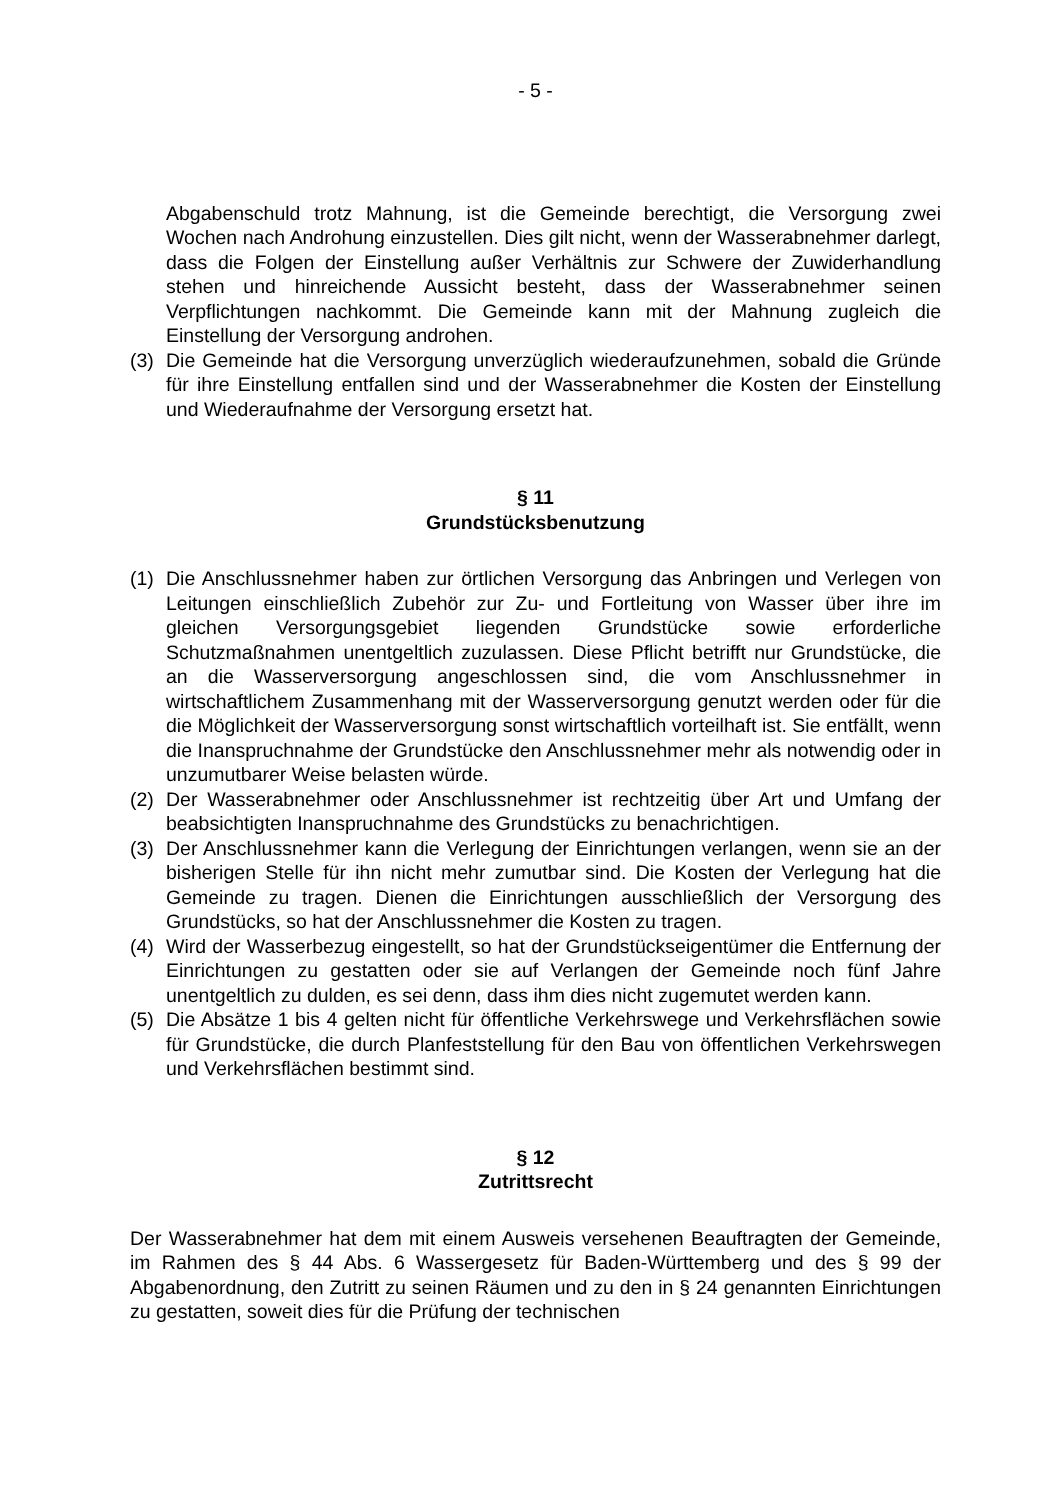- 5 -
Abgabenschuld trotz Mahnung, ist die Gemeinde berechtigt, die Versorgung zwei Wochen nach Androhung einzustellen. Dies gilt nicht, wenn der Wasserabnehmer darlegt, dass die Folgen der Einstellung außer Verhältnis zur Schwere der Zuwiderhandlung stehen und hinreichende Aussicht besteht, dass der Wasserabnehmer seinen Verpflichtungen nachkommt. Die Gemeinde kann mit der Mahnung zugleich die Einstellung der Versorgung androhen.
(3) Die Gemeinde hat die Versorgung unverzüglich wiederaufzunehmen, sobald die Gründe für ihre Einstellung entfallen sind und der Wasserabnehmer die Kosten der Einstellung und Wiederaufnahme der Versorgung ersetzt hat.
§ 11
Grundstücksbenutzung
(1) Die Anschlussnehmer haben zur örtlichen Versorgung das Anbringen und Verlegen von Leitungen einschließlich Zubehör zur Zu- und Fortleitung von Wasser über ihre im gleichen Versorgungsgebiet liegenden Grundstücke sowie erforderliche Schutzmaßnahmen unentgeltlich zuzulassen. Diese Pflicht betrifft nur Grundstücke, die an die Wasserversorgung angeschlossen sind, die vom Anschlussnehmer in wirtschaftlichem Zusammenhang mit der Wasserversorgung genutzt werden oder für die die Möglichkeit der Wasserversorgung sonst wirtschaftlich vorteilhaft ist. Sie entfällt, wenn die Inanspruchnahme der Grundstücke den Anschlussnehmer mehr als notwendig oder in unzumutbarer Weise belasten würde.
(2) Der Wasserabnehmer oder Anschlussnehmer ist rechtzeitig über Art und Umfang der beabsichtigten Inanspruchnahme des Grundstücks zu benachrichtigen.
(3) Der Anschlussnehmer kann die Verlegung der Einrichtungen verlangen, wenn sie an der bisherigen Stelle für ihn nicht mehr zumutbar sind. Die Kosten der Verlegung hat die Gemeinde zu tragen. Dienen die Einrichtungen ausschließlich der Versorgung des Grundstücks, so hat der Anschlussnehmer die Kosten zu tragen.
(4) Wird der Wasserbezug eingestellt, so hat der Grundstückseigentümer die Entfernung der Einrichtungen zu gestatten oder sie auf Verlangen der Gemeinde noch fünf Jahre unentgeltlich zu dulden, es sei denn, dass ihm dies nicht zugemutet werden kann.
(5) Die Absätze 1 bis 4 gelten nicht für öffentliche Verkehrswege und Verkehrsflächen sowie für Grundstücke, die durch Planfeststellung für den Bau von öffentlichen Verkehrswegen und Verkehrsflächen bestimmt sind.
§ 12
Zutrittsrecht
Der Wasserabnehmer hat dem mit einem Ausweis versehenen Beauftragten der Gemeinde, im Rahmen des § 44 Abs. 6 Wassergesetz für Baden-Württemberg und des § 99 der Abgabenordnung, den Zutritt zu seinen Räumen und zu den in § 24 genannten Einrichtungen zu gestatten, soweit dies für die Prüfung der technischen